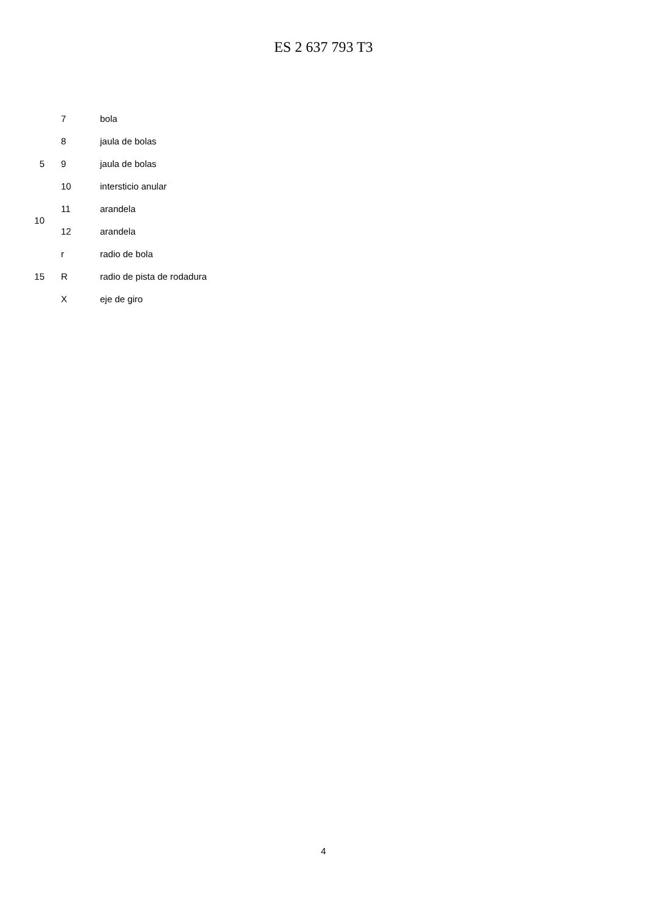ES 2 637 793 T3
7 bola
8 jaula de bolas
5 9 jaula de bolas
10 intersticio anular
11 arandela
10
12 arandela
r radio de bola
15 R radio de pista de rodadura
X eje de giro
4